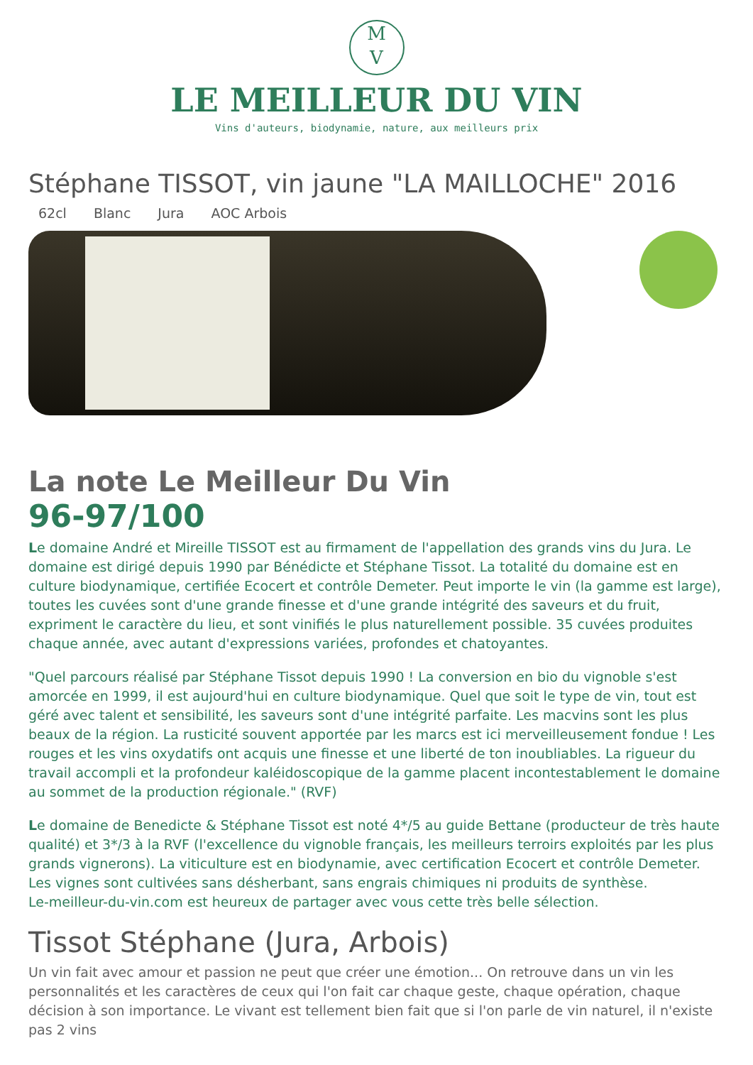M
V
LE MEILLEUR DU VIN
Vins d'auteurs, biodynamie, nature, aux meilleurs prix
Stéphane TISSOT, vin jaune "LA MAILLOCHE" 2016
62cl Blanc Jura AOC Arbois
La note Le Meilleur Du Vin
96-97/100
Le domaine André et Mireille TISSOT est au firmament de l'appellation des grands vins du Jura. Le domaine est dirigé depuis 1990 par Bénédicte et Stéphane Tissot. La totalité du domaine est en culture biodynamique, certifiée Ecocert et contrôle Demeter. Peut importe le vin (la gamme est large), toutes les cuvées sont d'une grande finesse et d'une grande intégrité des saveurs et du fruit, expriment le caractère du lieu, et sont vinifiés le plus naturellement possible. 35 cuvées produites chaque année, avec autant d'expressions variées, profondes et chatoyantes.
"Quel parcours réalisé par Stéphane Tissot depuis 1990 ! La conversion en bio du vignoble s'est amorcée en 1999, il est aujourd'hui en culture biodynamique. Quel que soit le type de vin, tout est géré avec talent et sensibilité, les saveurs sont d'une intégrité parfaite. Les macvins sont les plus beaux de la région. La rusticité souvent apportée par les marcs est ici merveilleusement fondue ! Les rouges et les vins oxydatifs ont acquis une finesse et une liberté de ton inoubliables. La rigueur du travail accompli et la profondeur kaléidoscopique de la gamme placent incontestablement le domaine au sommet de la production régionale." (RVF)
Le domaine de Benedicte & Stéphane Tissot est noté 4*/5 au guide Bettane (producteur de très haute qualité) et 3*/3 à la RVF (l'excellence du vignoble français, les meilleurs terroirs exploités par les plus grands vignerons). La viticulture est en biodynamie, avec certification Ecocert et contrôle Demeter. Les vignes sont cultivées sans désherbant, sans engrais chimiques ni produits de synthèse.
Le-meilleur-du-vin.com est heureux de partager avec vous cette très belle sélection.
Tissot Stéphane (Jura, Arbois)
Un vin fait avec amour et passion ne peut que créer une émotion... On retrouve dans un vin les personnalités et les caractères de ceux qui l'on fait car chaque geste, chaque opération, chaque décision à son importance. Le vivant est tellement bien fait que si l'on parle de vin naturel, il n'existe pas 2 vins